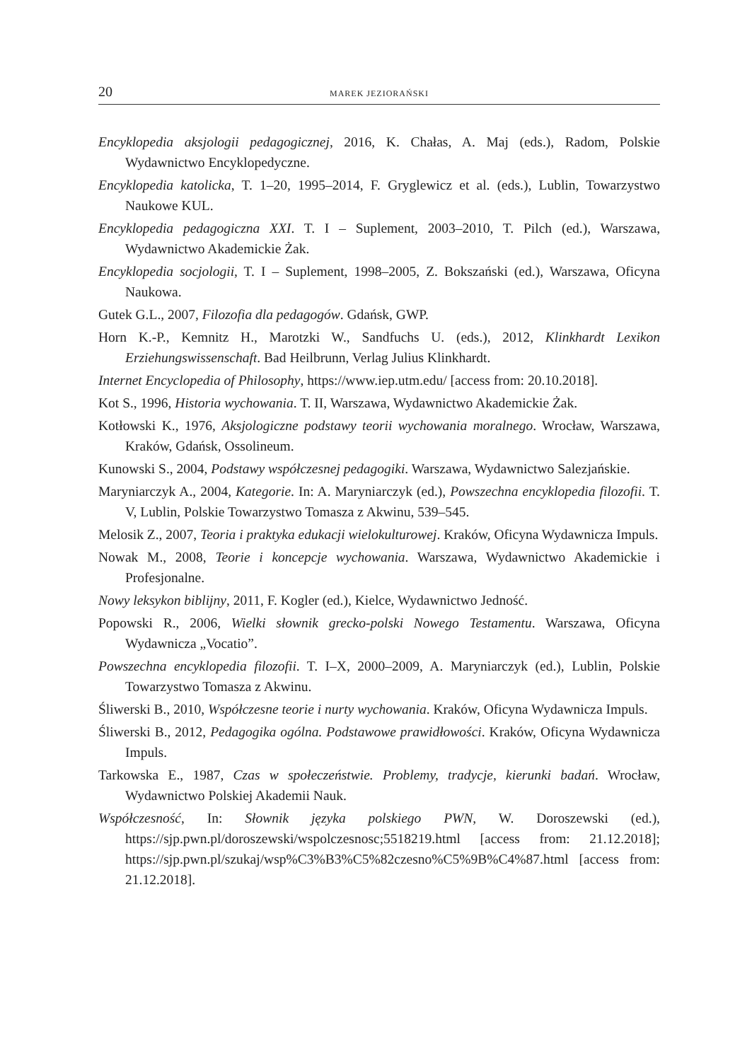20 MAREK JEZIORAŃSKI
Encyklopedia aksjologii pedagogicznej, 2016, K. Chałas, A. Maj (eds.), Radom, Polskie Wydawnictwo Encyklopedyczne.
Encyklopedia katolicka, T. 1–20, 1995–2014, F. Gryglewicz et al. (eds.), Lublin, Towarzystwo Naukowe KUL.
Encyklopedia pedagogiczna XXI. T. I – Suplement, 2003–2010, T. Pilch (ed.), Warszawa, Wydawnictwo Akademickie Żak.
Encyklopedia socjologii, T. I – Suplement, 1998–2005, Z. Bokszański (ed.), Warszawa, Oficyna Naukowa.
Gutek G.L., 2007, Filozofia dla pedagogów. Gdańsk, GWP.
Horn K.-P., Kemnitz H., Marotzki W., Sandfuchs U. (eds.), 2012, Klinkhardt Lexikon Erziehungswissenschaft. Bad Heilbrunn, Verlag Julius Klinkhardt.
Internet Encyclopedia of Philosophy, https://www.iep.utm.edu/ [access from: 20.10.2018].
Kot S., 1996, Historia wychowania. T. II, Warszawa, Wydawnictwo Akademickie Żak.
Kotłowski K., 1976, Aksjologiczne podstawy teorii wychowania moralnego. Wrocław, Warszawa, Kraków, Gdańsk, Ossolineum.
Kunowski S., 2004, Podstawy współczesnej pedagogiki. Warszawa, Wydawnictwo Salezjańskie.
Maryniarczyk A., 2004, Kategorie. In: A. Maryniarczyk (ed.), Powszechna encyklopedia filozofii. T. V, Lublin, Polskie Towarzystwo Tomasza z Akwinu, 539–545.
Melosik Z., 2007, Teoria i praktyka edukacji wielokulturowej. Kraków, Oficyna Wydawnicza Impuls.
Nowak M., 2008, Teorie i koncepcje wychowania. Warszawa, Wydawnictwo Akademickie i Profesjonalne.
Nowy leksykon biblijny, 2011, F. Kogler (ed.), Kielce, Wydawnictwo Jedność.
Popowski R., 2006, Wielki słownik grecko-polski Nowego Testamentu. Warszawa, Oficyna Wydawnicza „Vocatio”.
Powszechna encyklopedia filozofii. T. I–X, 2000–2009, A. Maryniarczyk (ed.), Lublin, Polskie Towarzystwo Tomasza z Akwinu.
Śliwerski B., 2010, Współczesne teorie i nurty wychowania. Kraków, Oficyna Wydawnicza Impuls.
Śliwerski B., 2012, Pedagogika ogólna. Podstawowe prawidłowości. Kraków, Oficyna Wydawnicza Impuls.
Tarkowska E., 1987, Czas w społeczeństwie. Problemy, tradycje, kierunki badań. Wrocław, Wydawnictwo Polskiej Akademii Nauk.
Współczesność, In: Słownik języka polskiego PWN, W. Doroszewski (ed.), https://sjp.pwn.pl/doroszewski/wspolczesnosc;5518219.html [access from: 21.12.2018]; https://sjp.pwn.pl/szukaj/wsp%C3%B3%C5%82czesno%C5%9B%C4%87.html [access from: 21.12.2018].